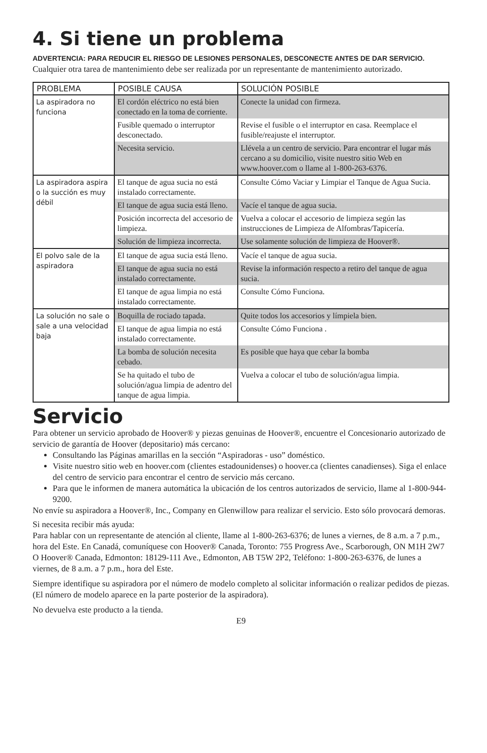4. Si tiene un problema
ADVERTENCIA: PARA REDUCIR EL RIESGO DE LESIONES PERSONALES, DESCONECTE ANTES DE DAR SERVICIO.
Cualquier otra tarea de mantenimiento debe ser realizada por un representante de mantenimiento autorizado.
| PROBLEMA | POSIBLE CAUSA | SOLUCIÓN POSIBLE |
| --- | --- | --- |
| La aspiradora no funciona | El cordón eléctrico no está bien conectado en la toma de corriente. | Conecte la unidad con firmeza. |
| | Fusible quemado o interruptor desconectado. | Revise el fusible o el interruptor en casa. Reemplace el fusible/reajuste el interruptor. |
| | Necesita servicio. | Llévela a un centro de servicio. Para encontrar el lugar más cercano a su domicilio, visite nuestro sitio Web en www.hoover.com o llame al 1-800-263-6376. |
| La aspiradora aspira o la succión es muy débil | El tanque de agua sucia no está instalado correctamente. | Consulte Cómo Vaciar y Limpiar el Tanque de Agua Sucia. |
| | El tanque de agua sucia está lleno. | Vacíe el tanque de agua sucia. |
| | Posición incorrecta del accesorio de limpieza. | Vuelva a colocar el accesorio de limpieza según las instrucciones de Limpieza de Alfombras/Tapicería. |
| | Solución de limpieza incorrecta. | Use solamente solución de limpieza de Hoover®. |
| El polvo sale de la aspiradora | El tanque de agua sucia está lleno. | Vacíe el tanque de agua sucia. |
| | El tanque de agua sucia no está instalado correctamente. | Revise la información respecto a retiro del tanque de agua sucia. |
| | El tanque de agua limpia no está instalado correctamente. | Consulte Cómo Funciona. |
| La solución no sale o sale a una velocidad baja | Boquilla de rociado tapada. | Quite todos los accesorios y límpiela bien. |
| | El tanque de agua limpia no está instalado correctamente. | Consulte Cómo Funciona . |
| | La bomba de solución necesita cebado. | Es posible que haya que cebar la bomba |
| | Se ha quitado el tubo de solución/agua limpia de adentro del tanque de agua limpia. | Vuelva a colocar el tubo de solución/agua limpia. |
Servicio
Para obtener un servicio aprobado de Hoover® y piezas genuinas de Hoover®, encuentre el Concesionario autorizado de servicio de garantía de Hoover (depositario) más cercano:
Consultando las Páginas amarillas en la sección “Aspiradoras - uso” doméstico.
Visite nuestro sitio web en hoover.com (clientes estadounidenses) o hoover.ca (clientes canadienses). Siga el enlace del centro de servicio para encontrar el centro de servicio más cercano.
Para que le informen de manera automática la ubicación de los centros autorizados de servicio, llame al 1-800-944-9200.
No envíe su aspiradora a Hoover®, Inc., Company en Glenwillow para realizar el servicio. Esto sólo provocará demoras.
Si necesita recibir más ayuda:
Para hablar con un representante de atención al cliente, llame al 1-800-263-6376; de lunes a viernes, de 8 a.m. a 7 p.m., hora del Este. En Canadá, comuníquese con Hoover® Canada, Toronto: 755 Progress Ave., Scarborough, ON M1H 2W7 O Hoover® Canada, Edmonton: 18129-111 Ave., Edmonton, AB T5W 2P2, Teléfono: 1-800-263-6376, de lunes a viernes, de 8 a.m. a 7 p.m., hora del Este.
Siempre identifique su aspiradora por el número de modelo completo al solicitar información o realizar pedidos de piezas. (El número de modelo aparece en la parte posterior de la aspiradora).
No devuelva este producto a la tienda.
E9